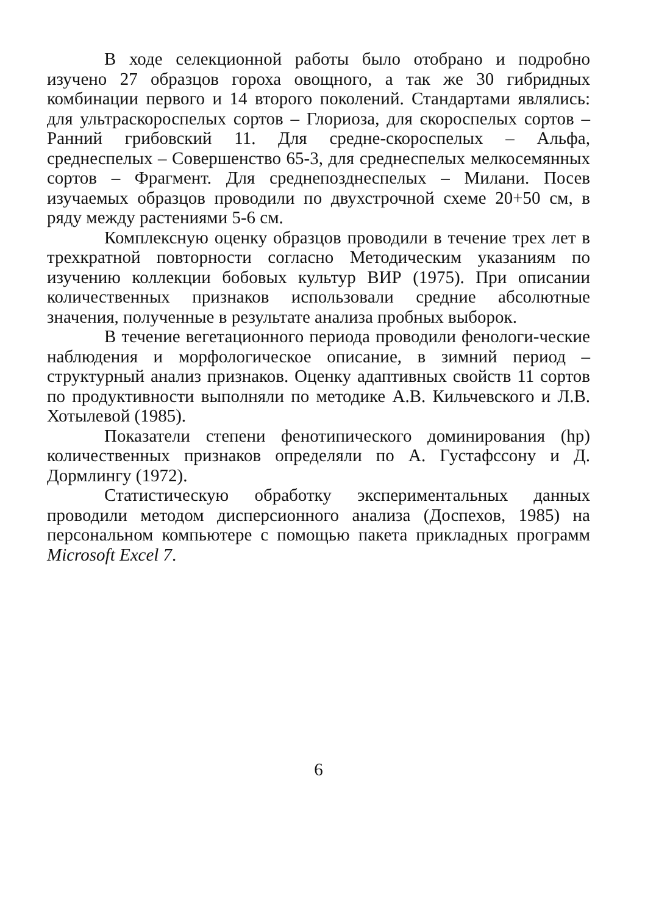В ходе селекционной работы было отобрано и подробно изучено 27 образцов гороха овощного, а так же 30 гибридных комбинации первого и 14 второго поколений. Стандартами являлись: для ультраскороспелых сортов – Глориоза, для скороспелых сортов – Ранний грибовский 11. Для средне-скороспелых – Альфа, среднеспелых – Совершенство 65-3, для среднеспелых мелкосемянных сортов – Фрагмент. Для среднепозднеспелых – Милани. Посев изучаемых образцов проводили по двухстрочной схеме 20+50 см, в ряду между растениями 5-6 см.
Комплексную оценку образцов проводили в течение трех лет в трехкратной повторности согласно Методическим указаниям по изучению коллекции бобовых культур ВИР (1975). При описании количественных признаков использовали средние абсолютные значения, полученные в результате анализа пробных выборок.
В течение вегетационного периода проводили фенологи-ческие наблюдения и морфологическое описание, в зимний период – структурный анализ признаков. Оценку адаптивных свойств 11 сортов по продуктивности выполняли по методике А.В. Кильчевского и Л.В. Хотылевой (1985).
Показатели степени фенотипического доминирования (hp) количественных признаков определяли по А. Густафссону и Д. Дормлингу (1972).
Статистическую обработку экспериментальных данных проводили методом дисперсионного анализа (Доспехов, 1985) на персональном компьютере с помощью пакета прикладных программ Microsoft Excel 7.
6